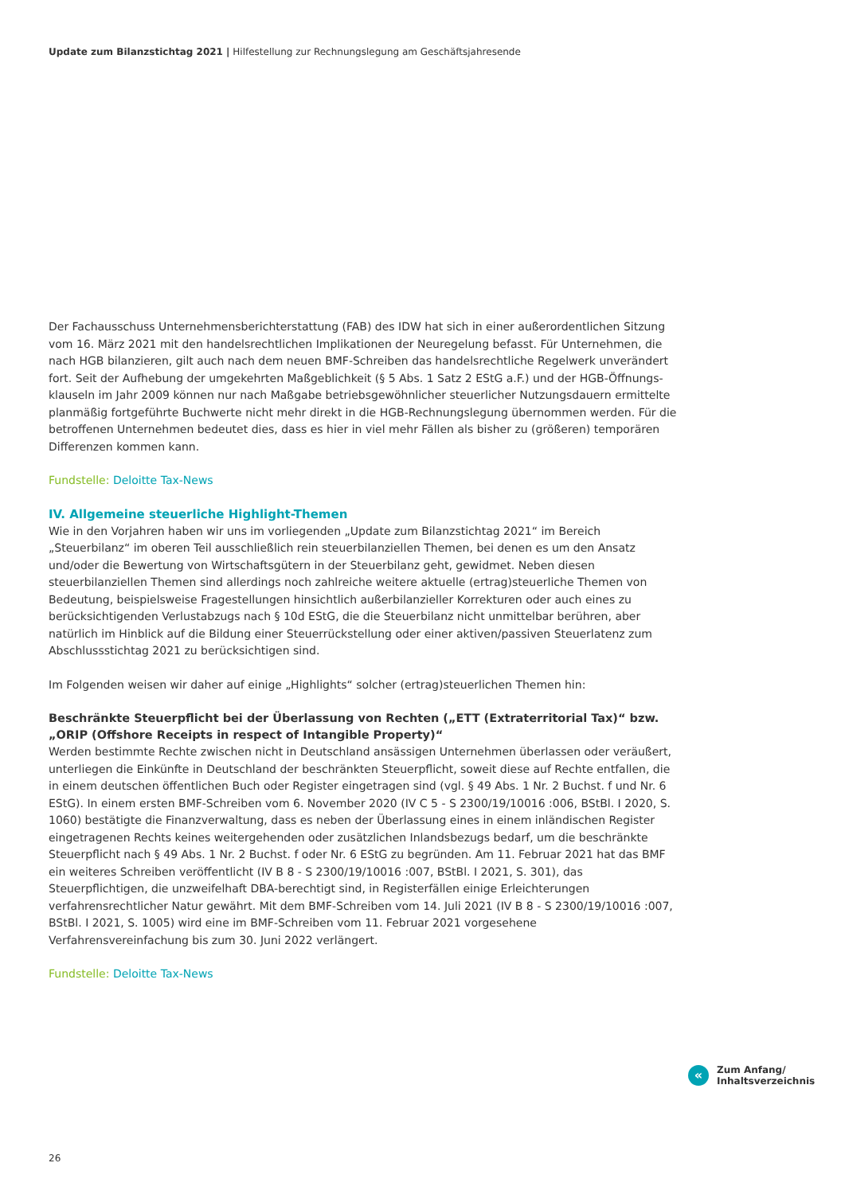Update zum Bilanzstichtag 2021 | Hilfestellung zur Rechnungslegung am Geschäftsjahresende
Der Fachausschuss Unternehmensberichterstattung (FAB) des IDW hat sich in einer außerordentlichen Sitzung vom 16. März 2021 mit den handelsrechtlichen Implikationen der Neuregelung befasst. Für Unternehmen, die nach HGB bilanzieren, gilt auch nach dem neuen BMF-Schreiben das handelsrechtliche Regelwerk unverändert fort. Seit der Aufhebung der umgekehrten Maßgeblichkeit (§ 5 Abs. 1 Satz 2 EStG a.F.) und der HGB-Öffnungs­klauseln im Jahr 2009 können nur nach Maßgabe betriebsgewöhnlicher steuerlicher Nutzungsdauern ermittelte planmäßig fortgeführte Buchwerte nicht mehr direkt in die HGB-Rechnungslegung übernommen werden. Für die betroffenen Unternehmen bedeutet dies, dass es hier in viel mehr Fällen als bisher zu (größeren) temporä­ren Differenzen kommen kann.
Fundstelle: Deloitte Tax-News
IV. Allgemeine steuerliche Highlight-Themen
Wie in den Vorjahren haben wir uns im vorliegenden „Update zum Bilanzstichtag 2021“ im Bereich „Steuerbilanz“ im oberen Teil ausschließlich rein steuerbilanziellen Themen, bei denen es um den Ansatz und/oder die Bewer­tung von Wirtschaftsgütern in der Steuerbilanz geht, gewidmet. Neben diesen steuerbilanziellen Themen sind allerdings noch zahlreiche weitere aktuelle (ertrag)steuerliche Themen von Bedeutung, beispielsweise Frage­stellungen hinsichtlich außerbilanzieller Korrekturen oder auch eines zu berücksichtigenden Verlustabzugs nach § 10d EStG, die die Steuerbilanz nicht unmittelbar berühren, aber natürlich im Hinblick auf die Bildung einer Steu­errückstellung oder einer aktiven/passiven Steuerlatenz zum Abschlussstichtag 2021 zu berücksichtigen sind.
Im Folgenden weisen wir daher auf einige „Highlights“ solcher (ertrag)steuerlichen Themen hin:
Beschränkte Steuerpflicht bei der Überlassung von Rechten („ETT (Extraterritorial Tax)“ bzw. „ORIP (Offshore Receipts in respect of Intangible Property)“
Werden bestimmte Rechte zwischen nicht in Deutschland ansässigen Unternehmen überlassen oder veräußert, unterliegen die Einkünfte in Deutschland der beschränkten Steuerpflicht, soweit diese auf Rechte entfallen, die in einem deutschen öffentlichen Buch oder Register eingetragen sind (vgl. § 49 Abs. 1 Nr. 2 Buchst. f und Nr. 6 EStG). In einem ersten BMF-Schreiben vom 6. November 2020 (IV C 5 - S 2300/19/10016 :006, BStBl. I 2020, S. 1060) bestätigte die Finanzverwaltung, dass es neben der Überlassung eines in einem inländischen Register eingetragenen Rechts keines weitergehenden oder zusätzlichen Inlandsbezugs bedarf, um die beschränkte Steuerpflicht nach § 49 Abs. 1 Nr. 2 Buchst. f oder Nr. 6 EStG zu begründen. Am 11. Februar 2021 hat das BMF ein weiteres Schreiben veröffentlicht (IV B 8 - S 2300/19/10016 :007, BStBl. I 2021, S. 301), das Steuerpflichtigen, die unzweifelhaft DBA-berechtigt sind, in Registerfällen einige Erleichterungen verfahrensrechtlicher Natur gewährt. Mit dem BMF-Schreiben vom 14. Juli 2021 (IV B 8 - S 2300/19/10016 :007, BStBl. I 2021, S. 1005) wird eine im BMF-Schreiben vom 11. Februar 2021 vorgesehene Verfahrensvereinfachung bis zum 30. Juni 2022 verlängert.
Fundstelle: Deloitte Tax-News
«
Zum Anfang/
Inhaltsverzeichnis
26